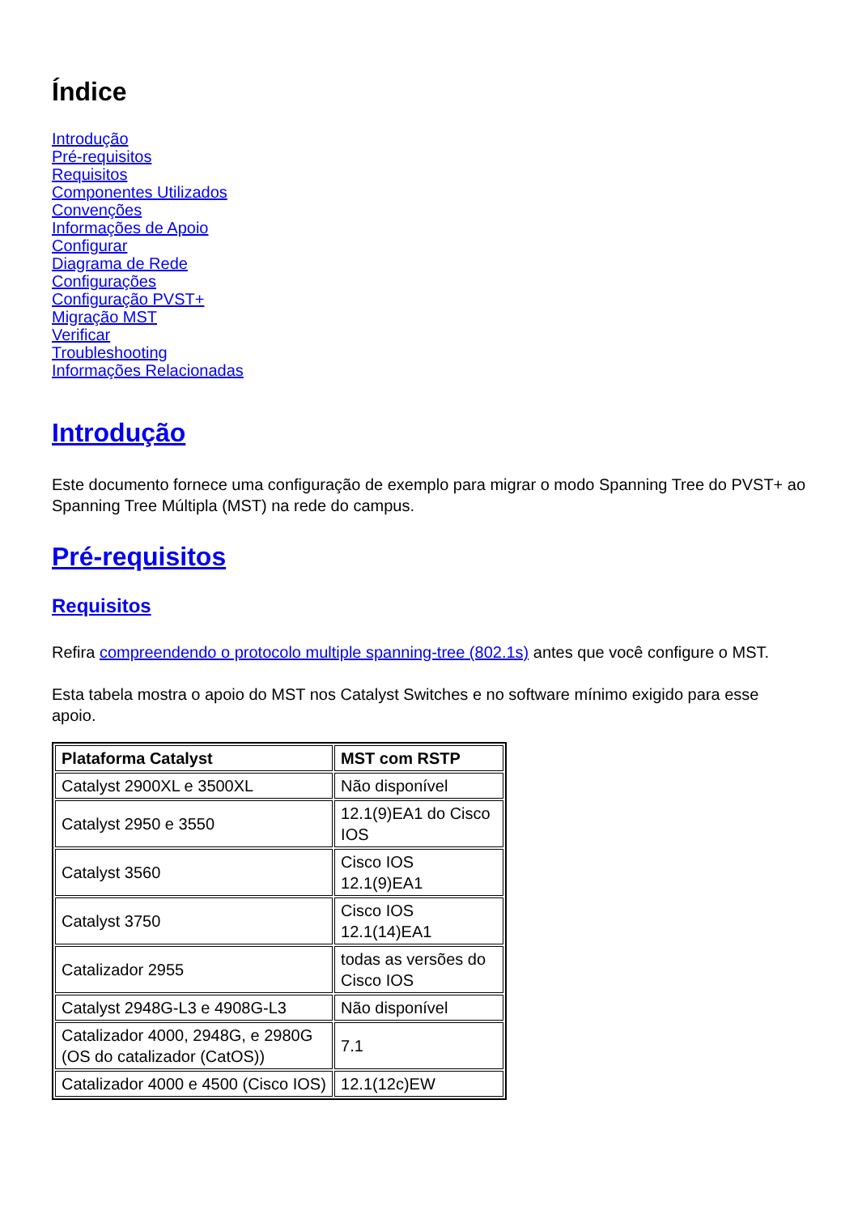Índice
Introdução
Pré-requisitos
Requisitos
Componentes Utilizados
Convenções
Informações de Apoio
Configurar
Diagrama de Rede
Configurações
Configuração PVST+
Migração MST
Verificar
Troubleshooting
Informações Relacionadas
Introdução
Este documento fornece uma configuração de exemplo para migrar o modo Spanning Tree do PVST+ ao Spanning Tree Múltipla (MST) na rede do campus.
Pré-requisitos
Requisitos
Refira compreendendo o protocolo multiple spanning-tree (802.1s) antes que você configure o MST.
Esta tabela mostra o apoio do MST nos Catalyst Switches e no software mínimo exigido para esse apoio.
| Plataforma Catalyst | MST com RSTP |
| --- | --- |
| Catalyst 2900XL e 3500XL | Não disponível |
| Catalyst 2950 e 3550 | 12.1(9)EA1 do Cisco IOS |
| Catalyst 3560 | Cisco IOS 12.1(9)EA1 |
| Catalyst 3750 | Cisco IOS 12.1(14)EA1 |
| Catalizador 2955 | todas as versões do Cisco IOS |
| Catalyst 2948G-L3 e 4908G-L3 | Não disponível |
| Catalizador 4000, 2948G, e 2980G (OS do catalizador (CatOS)) | 7.1 |
| Catalizador 4000 e 4500 (Cisco IOS) | 12.1(12c)EW |